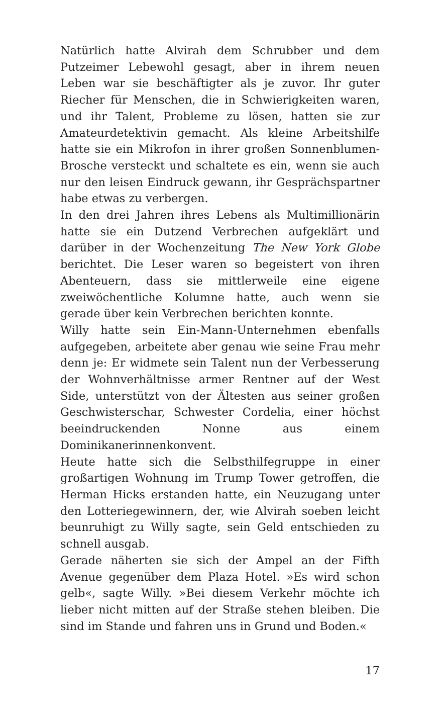Natürlich hatte Alvirah dem Schrubber und dem Putzeimer Lebewohl gesagt, aber in ihrem neuen Leben war sie beschäftigter als je zuvor. Ihr guter Riecher für Menschen, die in Schwierigkeiten waren, und ihr Talent, Probleme zu lösen, hatten sie zur Amateurdetektivin gemacht. Als kleine Arbeitshilfe hatte sie ein Mikrofon in ihrer großen Sonnenblumen-Brosche versteckt und schaltete es ein, wenn sie auch nur den leisen Eindruck gewann, ihr Gesprächspartner habe etwas zu verbergen.
In den drei Jahren ihres Lebens als Multimillionärin hatte sie ein Dutzend Verbrechen aufgeklärt und darüber in der Wochenzeitung The New York Globe berichtet. Die Leser waren so begeistert von ihren Abenteuern, dass sie mittlerweile eine eigene zweiwöchentliche Kolumne hatte, auch wenn sie gerade über kein Verbrechen berichten konnte.
Willy hatte sein Ein-Mann-Unternehmen ebenfalls aufgegeben, arbeitete aber genau wie seine Frau mehr denn je: Er widmete sein Talent nun der Verbesserung der Wohnverhältnisse armer Rentner auf der West Side, unterstützt von der Ältesten aus seiner großen Geschwisterschar, Schwester Cordelia, einer höchst beeindruckenden Nonne aus einem Dominikanerinnenkonvent.
Heute hatte sich die Selbsthilfegruppe in einer großartigen Wohnung im Trump Tower getroffen, die Herman Hicks erstanden hatte, ein Neuzugang unter den Lotteriegewinnern, der, wie Alvirah soeben leicht beunruhigt zu Willy sagte, sein Geld entschieden zu schnell ausgab.
Gerade näherten sie sich der Ampel an der Fifth Avenue gegenüber dem Plaza Hotel. »Es wird schon gelb«, sagte Willy. »Bei diesem Verkehr möchte ich lieber nicht mitten auf der Straße stehen bleiben. Die sind im Stande und fahren uns in Grund und Boden.«
17